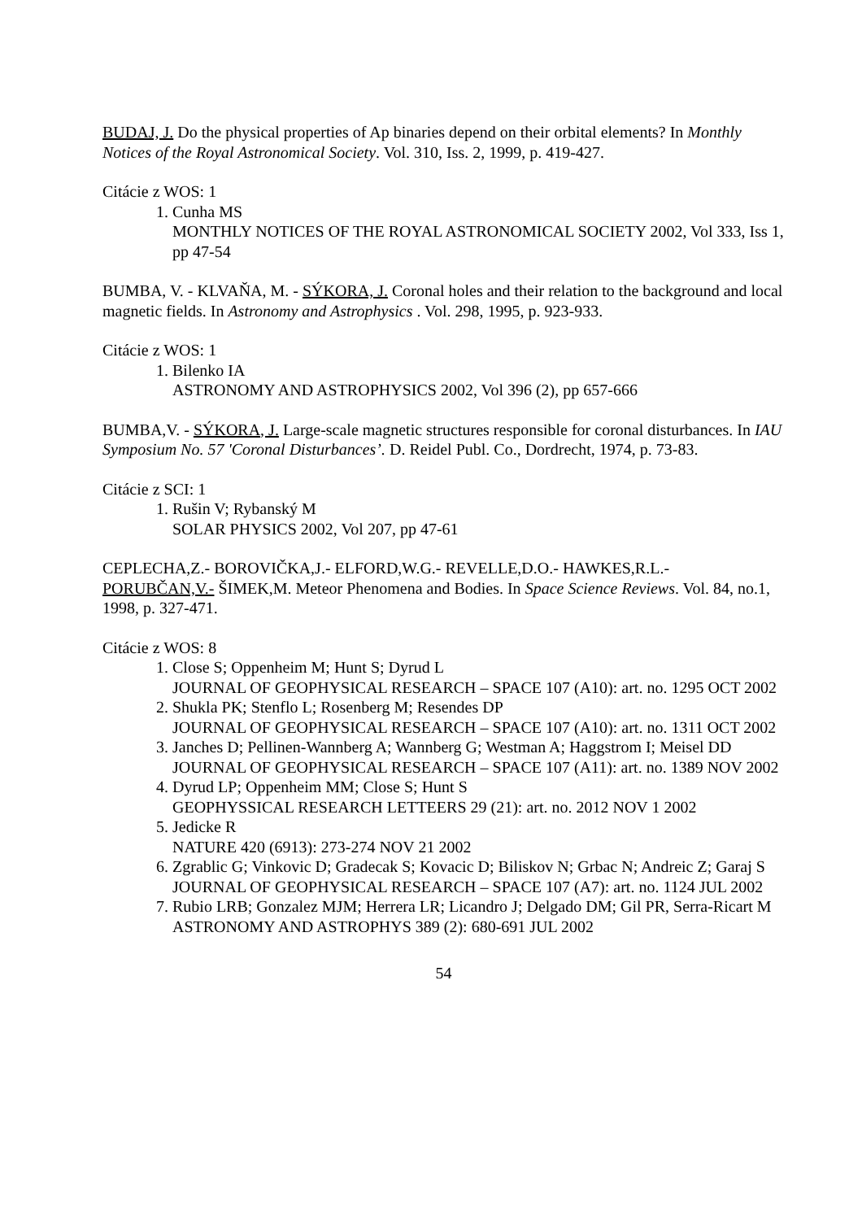BUDAJ, J. Do the physical properties of Ap binaries depend on their orbital elements? In Monthly Notices of the Royal Astronomical Society. Vol. 310, Iss. 2, 1999, p. 419-427.
Citácie z WOS: 1
1. Cunha MS
MONTHLY NOTICES OF THE ROYAL ASTRONOMICAL SOCIETY 2002, Vol 333, Iss 1, pp 47-54
BUMBA, V. - KLVAŇA, M. - SÝKORA, J. Coronal holes and their relation to the background and local magnetic fields. In Astronomy and Astrophysics . Vol. 298, 1995, p. 923-933.
Citácie z WOS: 1
1. Bilenko IA
ASTRONOMY AND ASTROPHYSICS 2002, Vol 396 (2), pp 657-666
BUMBA,V. - SÝKORA, J. Large-scale magnetic structures responsible for coronal disturbances. In IAU Symposium No. 57 'Coronal Disturbances’. D. Reidel Publ. Co., Dordrecht, 1974, p. 73-83.
Citácie z SCI: 1
1. Rušin V; Rybanský M
SOLAR PHYSICS 2002, Vol 207, pp 47-61
CEPLECHA,Z.- BOROVIČKA,J.- ELFORD,W.G.- REVELLE,D.O.- HAWKES,R.L.- PORUBČAN,V.- ŠIMEK,M. Meteor Phenomena and Bodies. In Space Science Reviews. Vol. 84, no.1, 1998, p. 327-471.
Citácie z WOS: 8
1. Close S; Oppenheim M; Hunt S; Dyrud L
JOURNAL OF GEOPHYSICAL RESEARCH – SPACE 107 (A10): art. no. 1295 OCT 2002
2. Shukla PK; Stenflo L; Rosenberg M; Resendes DP
JOURNAL OF GEOPHYSICAL RESEARCH – SPACE 107 (A10): art. no. 1311 OCT 2002
3. Janches D; Pellinen-Wannberg A; Wannberg G; Westman A; Haggstrom I; Meisel DD
JOURNAL OF GEOPHYSICAL RESEARCH – SPACE 107 (A11): art. no. 1389 NOV 2002
4. Dyrud LP; Oppenheim MM; Close S; Hunt S
GEOPHYSSICAL RESEARCH LETTEERS 29 (21): art. no. 2012 NOV 1 2002
5. Jedicke R
NATURE 420 (6913): 273-274 NOV 21 2002
6. Zgrablic G; Vinkovic D; Gradecak S; Kovacic D; Biliskov N; Grbac N; Andreic Z; Garaj S
JOURNAL OF GEOPHYSICAL RESEARCH – SPACE 107 (A7): art. no. 1124 JUL 2002
7. Rubio LRB; Gonzalez MJM; Herrera LR; Licandro J; Delgado DM; Gil PR, Serra-Ricart M
ASTRONOMY AND ASTROPHYS 389 (2): 680-691 JUL 2002
54